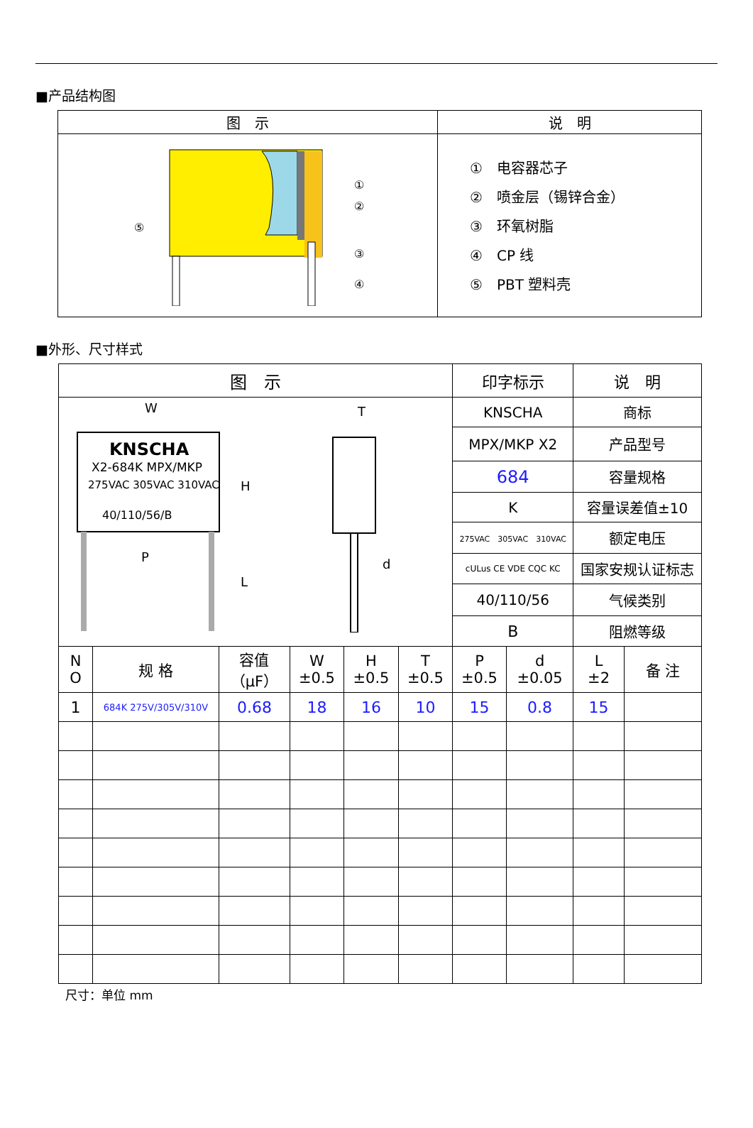■产品结构图
| 图 示 | 说 明 |
| --- | --- |
| ⑤ ① ② ③ ④ | ① 电容器芯子 ② 喷金层（锡锌合金） ③ 环氧树脂 ④ CP 线 ⑤ PBT 塑料壳 |
■外形、尺寸样式
| 图 示 | | | | | | 印字标示 | | 说 明 | |
| --- | --- | --- | --- | --- | --- | --- | --- | --- | --- |
| W KNSCHA X2-684K MPX/MKP 275VAC 305VAC 310VAC 40/110/56/B P H L T d | | | | | | KNSCHA | | 商标 | |
| | | | | | | MPX/MKP X2 | | 产品型号 | |
| | | | | | | 684 | | 容量规格 | |
| | | | | | | K | | 容量误差值±10 | |
| | | | | | | 275VAC 305VAC 310VAC | | 额定电压 | |
| | | | | | | cULus CE VDE CQC KC | | 国家安规认证标志 | |
| | | | | | | 40/110/56 | | 气候类别 | |
| | | | | | | B | | 阻燃等级 | |
| N O | 规 格 | 容值 （μF） | W ±0.5 | H ±0.5 | T ±0.5 | P ±0.5 | d ±0.05 | L ±2 | 备 注 |
| 1 | 684K 275V/305V/310V | 0.68 | 18 | 16 | 10 | 15 | 0.8 | 15 | |
尺寸：单位 mm